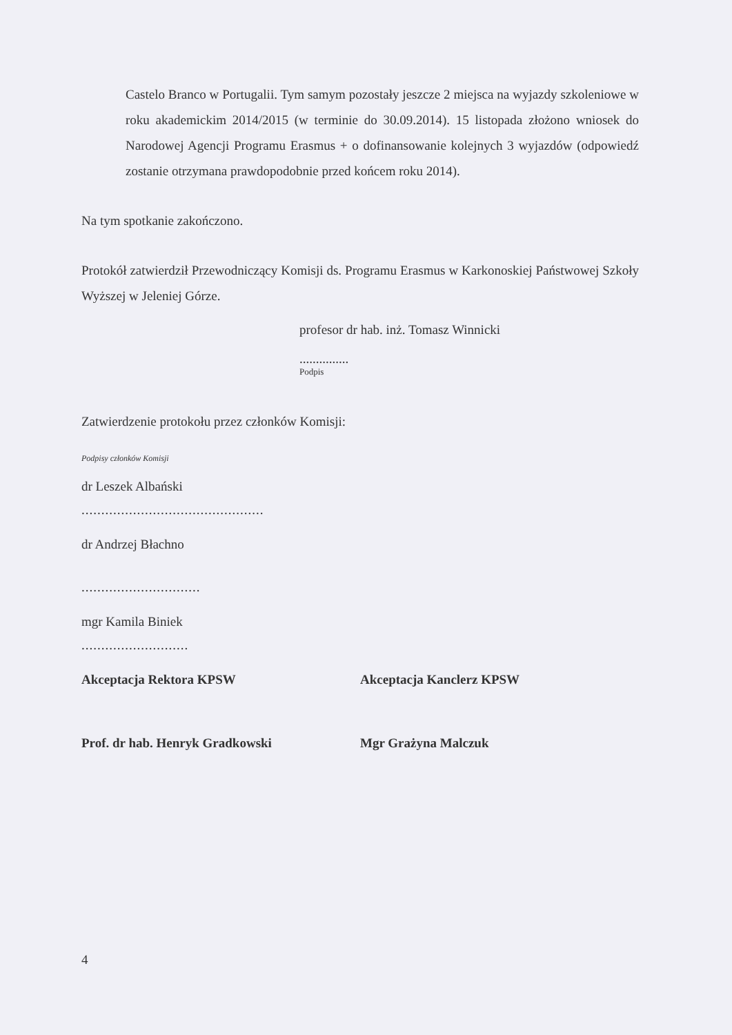Castelo Branco w Portugalii. Tym samym pozostały jeszcze 2 miejsca na wyjazdy szkoleniowe w roku akademickim 2014/2015 (w terminie do 30.09.2014). 15 listopada złożono wniosek do Narodowej Agencji Programu Erasmus + o dofinansowanie kolejnych 3 wyjazdów (odpowiedź zostanie otrzymana prawdopodobnie przed końcem roku 2014).
Na tym spotkanie zakończono.
Protokół zatwierdził Przewodniczący Komisji ds. Programu Erasmus w Karkonoskiej Państwowej Szkoły Wyższej w Jeleniej Górze.
profesor dr hab. inż. Tomasz Winnicki
...............
Podpis
Zatwierdzenie protokołu przez członków Komisji:
Podpisy członków Komisji
dr Leszek Albański
..............................................
dr Andrzej Błachno
..............................
mgr Kamila Biniek
...........................
Akceptacja Rektora KPSW Akceptacja Kanclerz KPSW
Prof. dr hab. Henryk Gradkowski Mgr Grażyna Malczuk
4